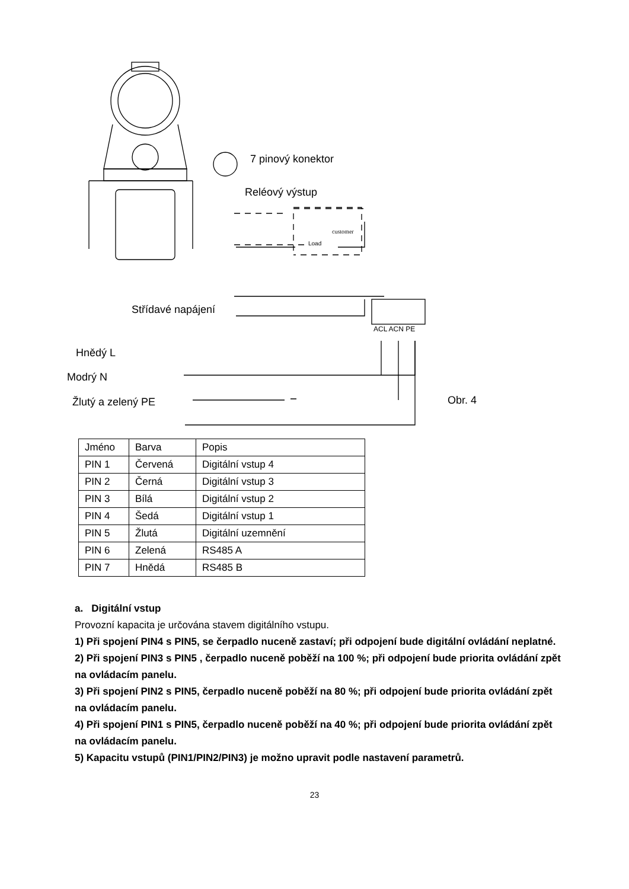7 pinový konektor
Reléový výstup
Střídavé napájení
ACL ACN PE
Hnědý L
Modrý N
Žlutý a zelený PE Obr. 4
customer
Load
| Jméno | Barva | Popis |
| PIN 1 | Červená | Digitální vstup 4 |
| PIN 2 | Černá | Digitální vstup 3 |
| PIN 3 | Bílá | Digitální vstup 2 |
| PIN 4 | Šedá | Digitální vstup 1 |
| PIN 5 | Žlutá | Digitální uzemnění |
| PIN 6 | Zelená | RS485 A |
| PIN 7 | Hnědá | RS485 B |
a. Digitální vstup
Provozní kapacita je určována stavem digitálního vstupu.
1) Při spojení PIN4 s PIN5, se čerpadlo nuceně zastaví; při odpojení bude digitální ovládání neplatné.
2) Při spojení PIN3 s PIN5 , čerpadlo nuceně poběží na 100 %; při odpojení bude priorita ovládání zpět na ovládacím panelu.
3) Při spojení PIN2 s PIN5, čerpadlo nuceně poběží na 80 %; při odpojení bude priorita ovládání zpět na ovládacím panelu.
4) Při spojení PIN1 s PIN5, čerpadlo nuceně poběží na 40 %; při odpojení bude priorita ovládání zpět na ovládacím panelu.
5) Kapacitu vstupů (PIN1/PIN2/PIN3) je možno upravit podle nastavení parametrů.
23